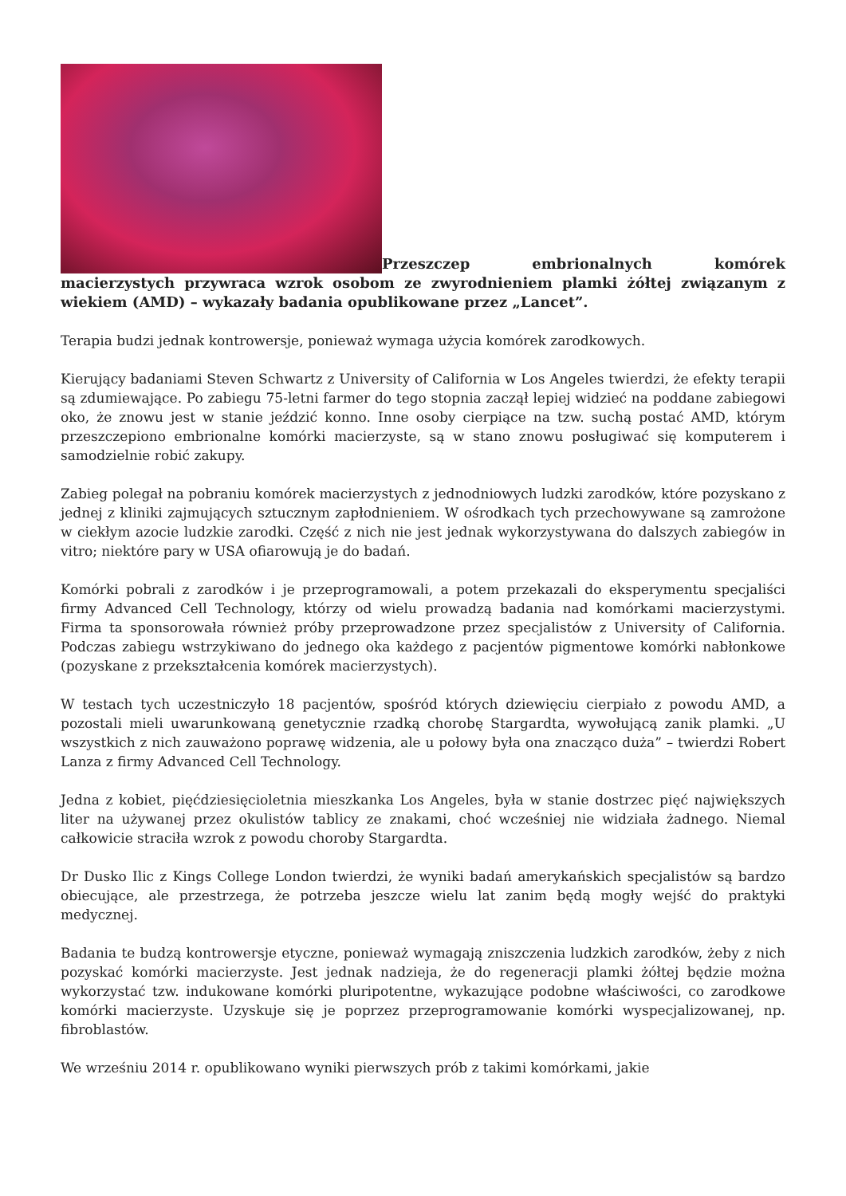Przeszczep embrionalnych komórek macierzystych przywraca wzrok osobom ze zwyrodnieniem plamki żółtej związanym z wiekiem (AMD) – wykazały badania opublikowane przez „Lancet”.
Terapia budzi jednak kontrowersje, ponieważ wymaga użycia komórek zarodkowych.
Kierujący badaniami Steven Schwartz z University of California w Los Angeles twierdzi, że efekty terapii są zdumiewające. Po zabiegu 75-letni farmer do tego stopnia zaczął lepiej widzieć na poddane zabiegowi oko, że znowu jest w stanie jeździć konno. Inne osoby cierpiące na tzw. suchą postać AMD, którym przeszczepiono embrionalne komórki macierzyste, są w stano znowu posługiwać się komputerem i samodzielnie robić zakupy.
Zabieg polegał na pobraniu komórek macierzystych z jednodniowych ludzki zarodków, które pozyskano z jednej z kliniki zajmujących sztucznym zapłodnieniem. W ośrodkach tych przechowywane są zamrożone w ciekłym azocie ludzkie zarodki. Część z nich nie jest jednak wykorzystywana do dalszych zabiegów in vitro; niektóre pary w USA ofiarowują je do badań.
Komórki pobrali z zarodków i je przeprogramowali, a potem przekazali do eksperymentu specjaliści firmy Advanced Cell Technology, którzy od wielu prowadzą badania nad komórkami macierzystymi. Firma ta sponsorowała również próby przeprowadzone przez specjalistów z University of California. Podczas zabiegu wstrzykiwano do jednego oka każdego z pacjentów pigmentowe komórki nabłonkowe (pozyskane z przekształcenia komórek macierzystych).
W testach tych uczestniczyło 18 pacjentów, spośród których dziewięciu cierpiało z powodu AMD, a pozostali mieli uwarunkowaną genetycznie rzadką chorobę Stargardta, wywołującą zanik plamki. „U wszystkich z nich zauważono poprawę widzenia, ale u połowy była ona znacząco duża” – twierdzi Robert Lanza z firmy Advanced Cell Technology.
Jedna z kobiet, pięćdziesięcioletnia mieszkanka Los Angeles, była w stanie dostrzec pięć największych liter na używanej przez okulistów tablicy ze znakami, choć wcześniej nie widziała żadnego. Niemal całkowicie straciła wzrok z powodu choroby Stargardta.
Dr Dusko Ilic z Kings College London twierdzi, że wyniki badań amerykańskich specjalistów są bardzo obiecujące, ale przestrzega, że potrzeba jeszcze wielu lat zanim będą mogły wejść do praktyki medycznej.
Badania te budzą kontrowersje etyczne, ponieważ wymagają zniszczenia ludzkich zarodków, żeby z nich pozyskać komórki macierzyste. Jest jednak nadzieja, że do regeneracji plamki żółtej będzie można wykorzystać tzw. indukowane komórki pluripotentne, wykazujące podobne właściwości, co zarodkowe komórki macierzyste. Uzyskuje się je poprzez przeprogramowanie komórki wyspecjalizowanej, np. fibroblastów.
We wrześniu 2014 r. opublikowano wyniki pierwszych prób z takimi komórkami, jakie